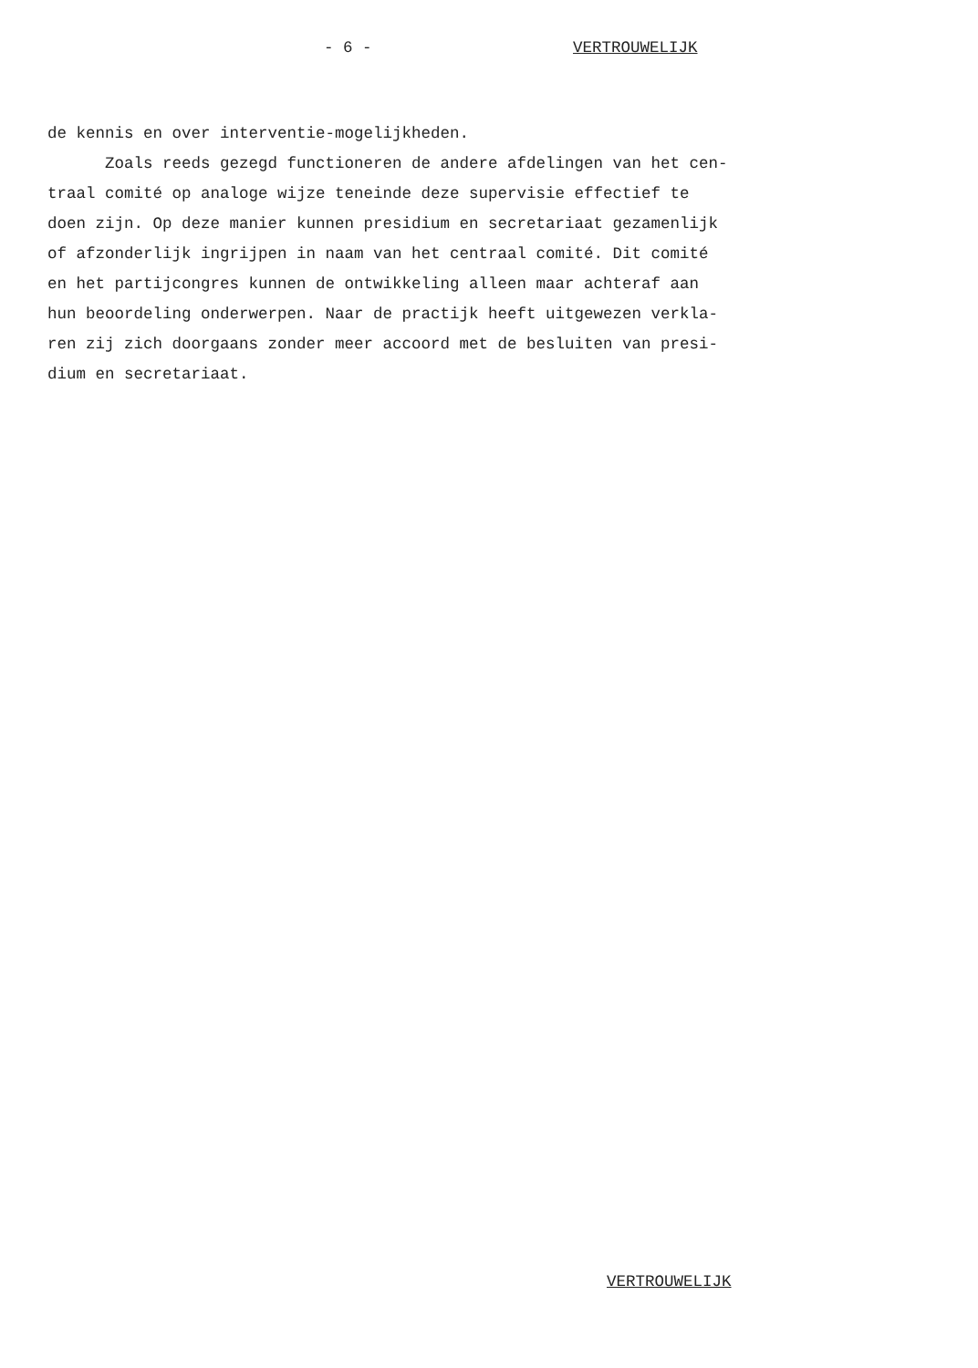- 6 - VERTROUWELIJK
de kennis en over interventie-mogelijkheden. Zoals reeds gezegd functioneren de andere afdelingen van het cen- traal comité op analoge wijze teneinde deze supervisie effectief te doen zijn. Op deze manier kunnen presidium en secretariaat gezamenlijk of afzonderlijk ingrijpen in naam van het centraal comité. Dit comité en het partijcongres kunnen de ontwikkeling alleen maar achteraf aan hun beoordeling onderwerpen. Naar de practijk heeft uitgewezen verkla- ren zij zich doorgaans zonder meer accoord met de besluiten van presi- dium en secretariaat.
VERTROUWELIJK